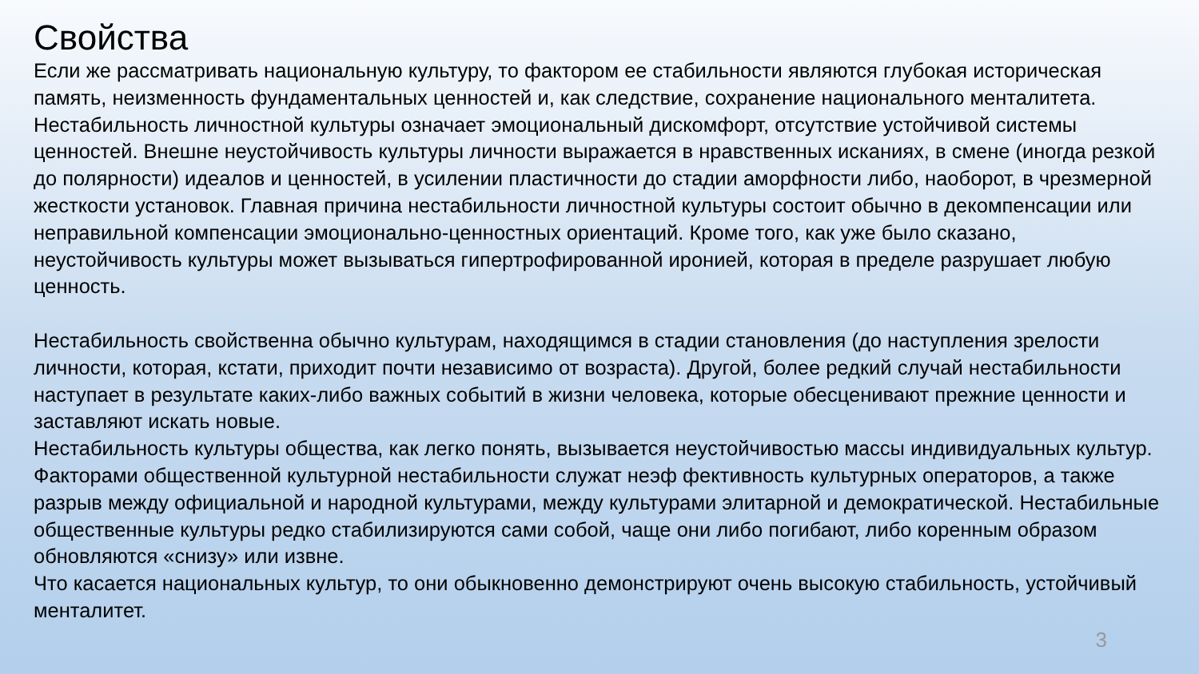Свойства
Если же рассматривать национальную культуру, то фактором ее стабильности являются глубокая историческая память, неизменность фундаментальных ценностей и, как следствие, сохранение национального менталитета.
Нестабильность личностной культуры означает эмоциональный дискомфорт, отсутствие устойчивой системы ценностей. Внешне неустойчивость культуры личности выражается в нравственных исканиях, в смене (иногда резкой до полярности) идеалов и ценностей, в усилении пластичности до стадии аморфности либо, наоборот, в чрезмерной жесткости установок. Главная причина нестабильности личностной культуры состоит обычно в декомпенсации или неправильной компенсации эмоционально-ценностных ориентаций. Кроме того, как уже было сказано, неустойчивость культуры может вызываться гипертрофированной иронией, которая в пределе разрушает любую ценность.
Нестабильность свойственна обычно культурам, находящимся в стадии становления (до наступления зрелости личности, которая, кстати, приходит почти независимо от возраста). Другой, более редкий случай нестабильности наступает в результате каких-либо важных событий в жизни человека, которые обесценивают прежние ценности и заставляют искать новые.
Нестабильность культуры общества, как легко понять, вызывается неустойчивостью массы индивидуальных культур. Факторами общественной культурной нестабильности служат неэф фективность культурных операторов, а также разрыв между официальной и народной культурами, между культурами элитарной и демократической. Нестабильные общественные культуры редко стабилизируются сами собой, чаще они либо погибают, либо коренным образом обновляются «снизу» или извне.
Что касается национальных культур, то они обыкновенно демонстрируют очень высокую стабильность, устойчивый менталитет.
3